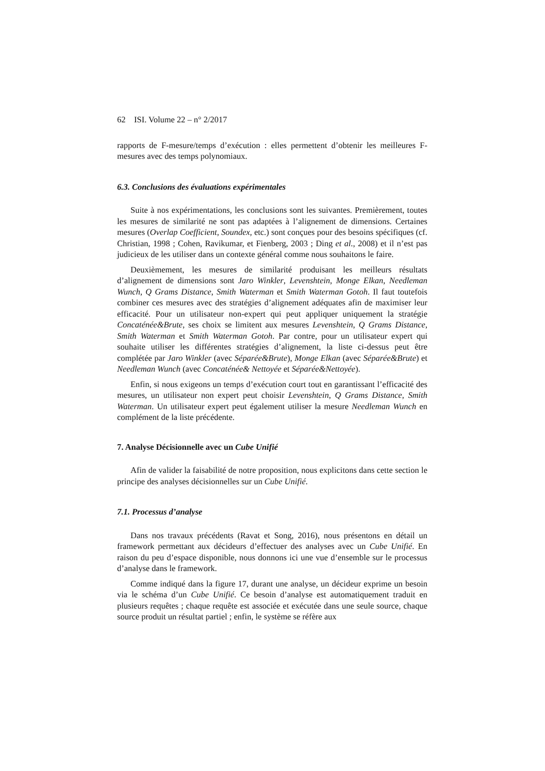62 ISI. Volume 22 – n° 2/2017
rapports de F-mesure/temps d’exécution : elles permettent d’obtenir les meilleures F-mesures avec des temps polynomiaux.
6.3. Conclusions des évaluations expérimentales
Suite à nos expérimentations, les conclusions sont les suivantes. Premièrement, toutes les mesures de similarité ne sont pas adaptées à l’alignement de dimensions. Certaines mesures (Overlap Coefficient, Soundex, etc.) sont conçues pour des besoins spécifiques (cf. Christian, 1998 ; Cohen, Ravikumar, et Fienberg, 2003 ; Ding et al., 2008) et il n’est pas judicieux de les utiliser dans un contexte général comme nous souhaitons le faire.
Deuxièmement, les mesures de similarité produisant les meilleurs résultats d’alignement de dimensions sont Jaro Winkler, Levenshtein, Monge Elkan, Needleman Wunch, Q Grams Distance, Smith Waterman et Smith Waterman Gotoh. Il faut toutefois combiner ces mesures avec des stratégies d’alignement adéquates afin de maximiser leur efficacité. Pour un utilisateur non-expert qui peut appliquer uniquement la stratégie Concaténée&Brute, ses choix se limitent aux mesures Levenshtein, Q Grams Distance, Smith Waterman et Smith Waterman Gotoh. Par contre, pour un utilisateur expert qui souhaite utiliser les différentes stratégies d’alignement, la liste ci-dessus peut être complétée par Jaro Winkler (avec Séparée&Brute), Monge Elkan (avec Séparée&Brute) et Needleman Wunch (avec Concaténée& Nettoyée et Séparée&Nettoyée).
Enfin, si nous exigeons un temps d’exécution court tout en garantissant l’efficacité des mesures, un utilisateur non expert peut choisir Levenshtein, Q Grams Distance, Smith Waterman. Un utilisateur expert peut également utiliser la mesure Needleman Wunch en complément de la liste précédente.
7. Analyse Décisionnelle avec un Cube Unifié
Afin de valider la faisabilité de notre proposition, nous explicitons dans cette section le principe des analyses décisionnelles sur un Cube Unifié.
7.1. Processus d’analyse
Dans nos travaux précédents (Ravat et Song, 2016), nous présentons en détail un framework permettant aux décideurs d’effectuer des analyses avec un Cube Unifié. En raison du peu d’espace disponible, nous donnons ici une vue d’ensemble sur le processus d’analyse dans le framework.
Comme indiqué dans la figure 17, durant une analyse, un décideur exprime un besoin via le schéma d’un Cube Unifié. Ce besoin d’analyse est automatiquement traduit en plusieurs requêtes ; chaque requête est associée et exécutée dans une seule source, chaque source produit un résultat partiel ; enfin, le système se réfère aux